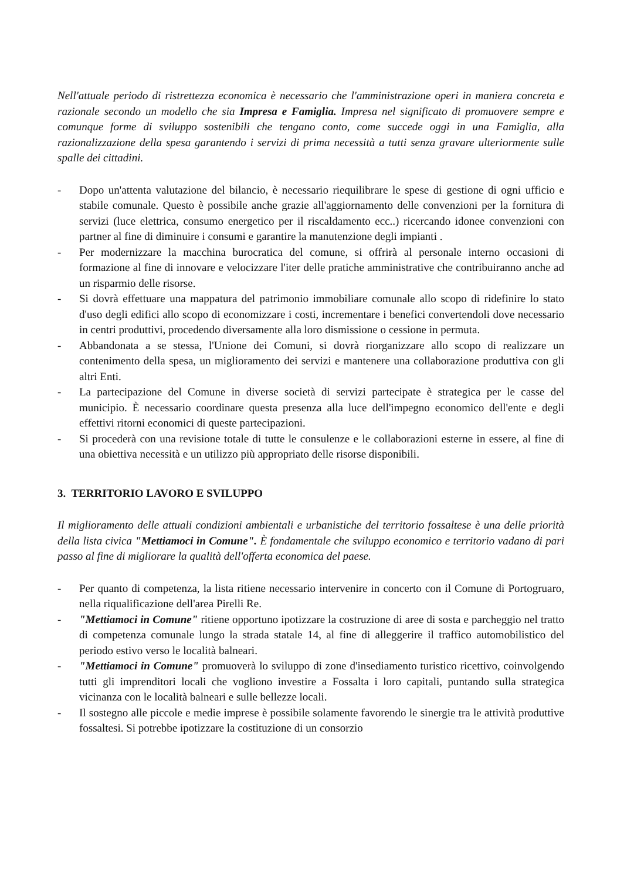Nell'attuale periodo di ristrettezza economica è necessario che l'amministrazione operi in maniera concreta e razionale secondo un modello che sia Impresa e Famiglia. Impresa nel significato di promuovere sempre e comunque forme di sviluppo sostenibili che tengano conto, come succede oggi in una Famiglia, alla razionalizzazione della spesa garantendo i servizi di prima necessità a tutti senza gravare ulteriormente sulle spalle dei cittadini.
- Dopo un'attenta valutazione del bilancio, è necessario riequilibrare le spese di gestione di ogni ufficio e stabile comunale. Questo è possibile anche grazie all'aggiornamento delle convenzioni per la fornitura di servizi (luce elettrica, consumo energetico per il riscaldamento ecc..) ricercando idonee convenzioni con partner al fine di diminuire i consumi e garantire la manutenzione degli impianti .
- Per modernizzare la macchina burocratica del comune, si offrirà al personale interno occasioni di formazione al fine di innovare e velocizzare l'iter delle pratiche amministrative che contribuiranno anche ad un risparmio delle risorse.
- Si dovrà effettuare una mappatura del patrimonio immobiliare comunale allo scopo di ridefinire lo stato d'uso degli edifici allo scopo di economizzare i costi, incrementare i benefici convertendoli dove necessario in centri produttivi, procedendo diversamente alla loro dismissione o cessione in permuta.
- Abbandonata a se stessa, l'Unione dei Comuni, si dovrà riorganizzare allo scopo di realizzare un contenimento della spesa, un miglioramento dei servizi e mantenere una collaborazione produttiva con gli altri Enti.
- La partecipazione del Comune in diverse società di servizi partecipate è strategica per le casse del municipio. È necessario coordinare questa presenza alla luce dell'impegno economico dell'ente e degli effettivi ritorni economici di queste partecipazioni.
- Si procederà con una revisione totale di tutte le consulenze e le collaborazioni esterne in essere, al fine di una obiettiva necessità e un utilizzo più appropriato delle risorse disponibili.
3. TERRITORIO LAVORO E SVILUPPO
Il miglioramento delle attuali condizioni ambientali e urbanistiche del territorio fossaltese è una delle priorità della lista civica "Mettiamoci in Comune". È fondamentale che sviluppo economico e territorio vadano di pari passo al fine di migliorare la qualità dell'offerta economica del paese.
- Per quanto di competenza, la lista ritiene necessario intervenire in concerto con il Comune di Portogruaro, nella riqualificazione dell'area Pirelli Re.
- "Mettiamoci in Comune" ritiene opportuno ipotizzare la costruzione di aree di sosta e parcheggio nel tratto di competenza comunale lungo la strada statale 14, al fine di alleggerire il traffico automobilistico del periodo estivo verso le località balneari.
- "Mettiamoci in Comune" promuoverà lo sviluppo di zone d'insediamento turistico ricettivo, coinvolgendo tutti gli imprenditori locali che vogliono investire a Fossalta i loro capitali, puntando sulla strategica vicinanza con le località balneari e sulle bellezze locali.
- Il sostegno alle piccole e medie imprese è possibile solamente favorendo le sinergie tra le attività produttive fossaltesi. Si potrebbe ipotizzare la costituzione di un consorzio